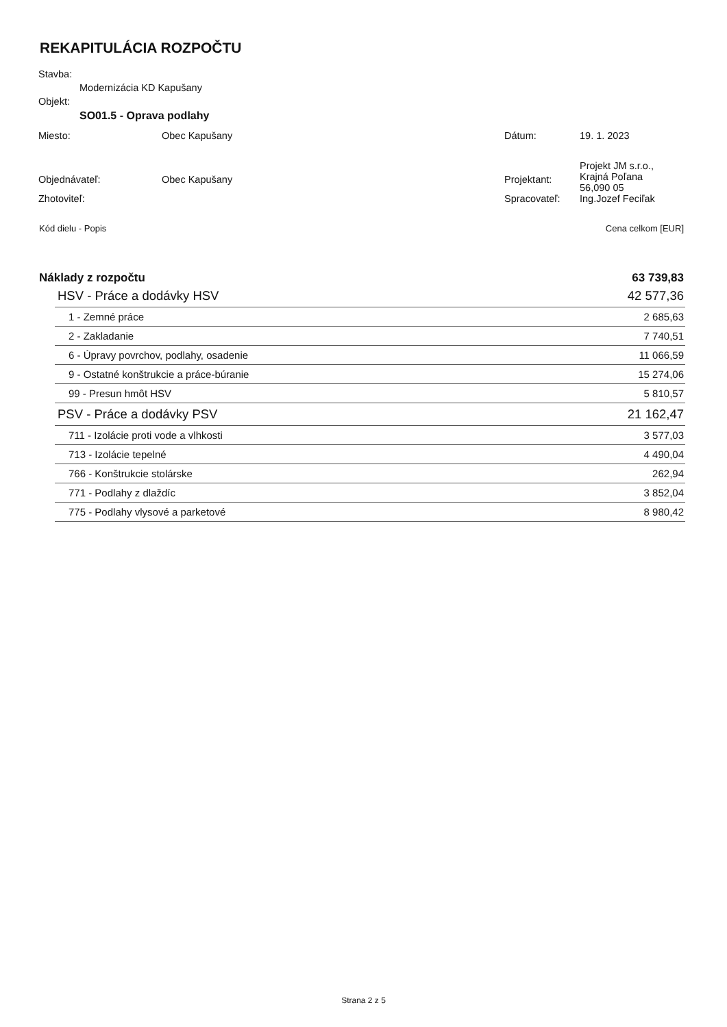REKAPITULÁCIA ROZPOČTU
Stavba:
Modernizácia KD Kapušany
Objekt:
SO01.5 - Oprava podlahy
| Miesto: | Obec Kapušany | Dátum: | 19. 1. 2023 |
| Objednávateľ: | Obec Kapušany | Projektant: | Projekt JM s.r.o., Krajná Poľana 56,090 05 |
| Zhotoviteľ: | | Spracovateľ: | Ing.Jozef Feciľak |
| Kód dielu - Popis | Cena celkom [EUR] |
| Náklady z rozpočtu | 63 739,83 |
| HSV - Práce a dodávky HSV | 42 577,36 |
| 1 - Zemné práce | 2 685,63 |
| 2 - Zakladanie | 7 740,51 |
| 6 - Úpravy povrchov, podlahy, osadenie | 11 066,59 |
| 9 - Ostatné konštrukcie a práce-búranie | 15 274,06 |
| 99 - Presun hmôt HSV | 5 810,57 |
| PSV - Práce a dodávky PSV | 21 162,47 |
| 711 - Izolácie proti vode a vlhkosti | 3 577,03 |
| 713 - Izolácie tepelné | 4 490,04 |
| 766 - Konštrukcie stolárske | 262,94 |
| 771 - Podlahy z dlaždíc | 3 852,04 |
| 775 - Podlahy vlysové a parketové | 8 980,42 |
Strana 2 z 5